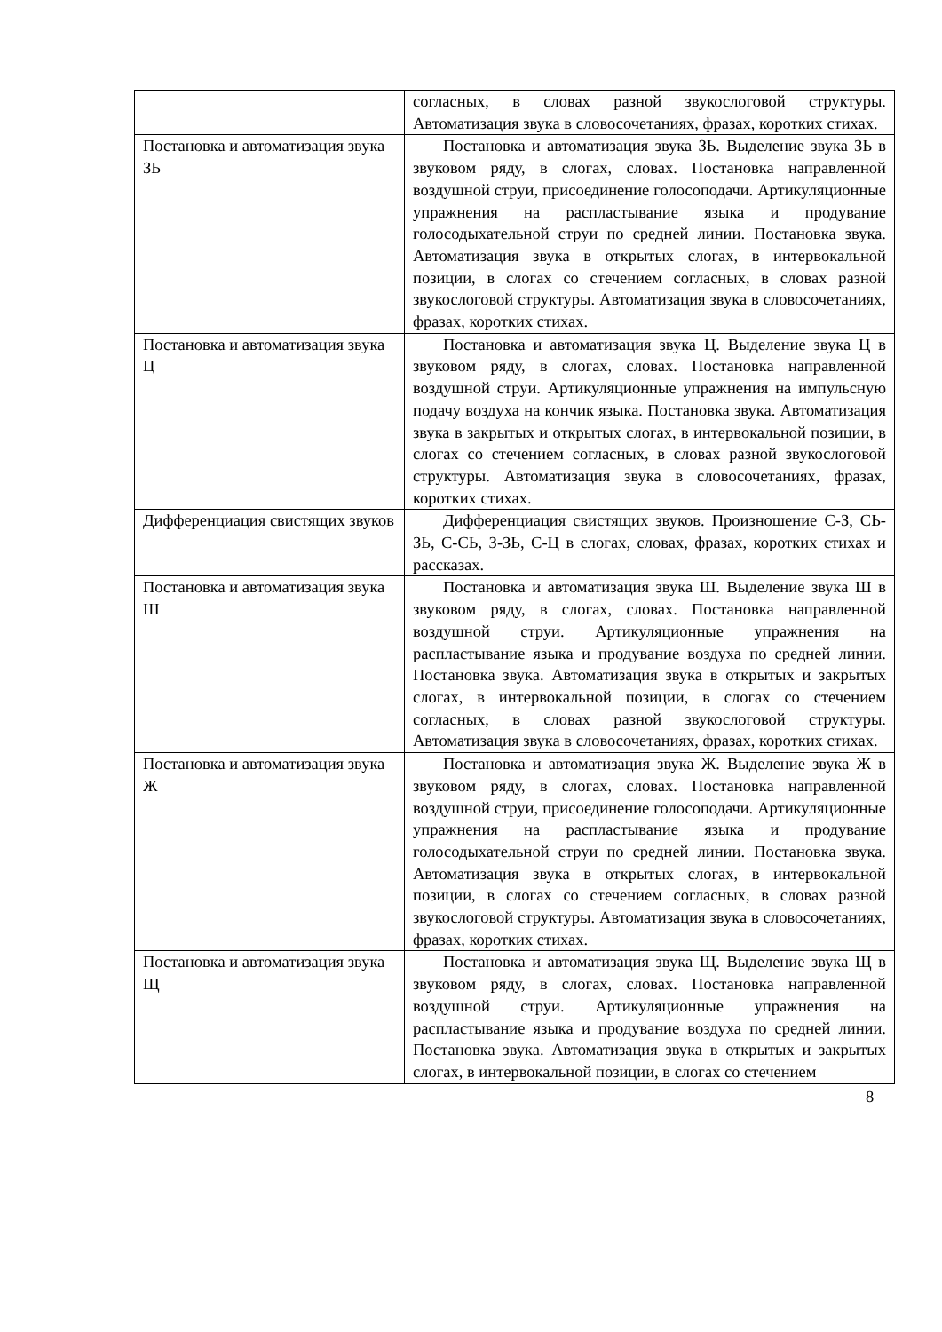| | согласных, в словах разной звукослоговой структуры. Автоматизация звука в словосочетаниях, фразах, коротких стихах. |
| Постановка и автоматизация звука ЗЬ | Постановка и автоматизация звука ЗЬ. Выделение звука ЗЬ в звуковом ряду, в слогах, словах. Постановка направленной воздушной струи, присоединение голосоподачи. Артикуляционные упражнения на распластывание языка и продувание голосодыхательной струи по средней линии. Постановка звука. Автоматизация звука в открытых слогах, в интервокальной позиции, в слогах со стечением согласных, в словах разной звукослоговой структуры. Автоматизация звука в словосочетаниях, фразах, коротких стихах. |
| Постановка и автоматизация звука Ц | Постановка и автоматизация звука Ц. Выделение звука Ц в звуковом ряду, в слогах, словах. Постановка направленной воздушной струи. Артикуляционные упражнения на импульсную подачу воздуха на кончик языка. Постановка звука. Автоматизация звука в закрытых и открытых слогах, в интервокальной позиции, в слогах со стечением согласных, в словах разной звукослоговой структуры. Автоматизация звука в словосочетаниях, фразах, коротких стихах. |
| Дифференциация свистящих звуков | Дифференциация свистящих звуков. Произношение С-З, СЬ-ЗЬ, С-СЬ, З-ЗЬ, С-Ц в слогах, словах, фразах, коротких стихах и рассказах. |
| Постановка и автоматизация звука Ш | Постановка и автоматизация звука Ш. Выделение звука Ш в звуковом ряду, в слогах, словах. Постановка направленной воздушной струи. Артикуляционные упражнения на распластывание языка и продувание воздуха по средней линии. Постановка звука. Автоматизация звука в открытых и закрытых слогах, в интервокальной позиции, в слогах со стечением согласных, в словах разной звукослоговой структуры. Автоматизация звука в словосочетаниях, фразах, коротких стихах. |
| Постановка и автоматизация звука Ж | Постановка и автоматизация звука Ж. Выделение звука Ж в звуковом ряду, в слогах, словах. Постановка направленной воздушной струи, присоединение голосоподачи. Артикуляционные упражнения на распластывание языка и продувание голосодыхательной струи по средней линии. Постановка звука. Автоматизация звука в открытых слогах, в интервокальной позиции, в слогах со стечением согласных, в словах разной звукослоговой структуры. Автоматизация звука в словосочетаниях, фразах, коротких стихах. |
| Постановка и автоматизация звука Щ | Постановка и автоматизация звука Щ. Выделение звука Щ в звуковом ряду, в слогах, словах. Постановка направленной воздушной струи. Артикуляционные упражнения на распластывание языка и продувание воздуха по средней линии. Постановка звука. Автоматизация звука в открытых и закрытых слогах, в интервокальной позиции, в слогах со стечением |
8